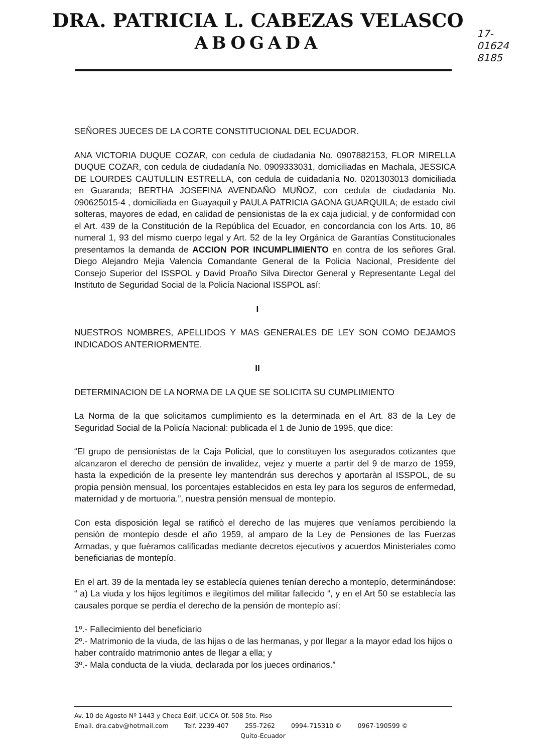DRA. PATRICIA L. CABEZAS VELASCO
ABOGADA
17-
01624
8185
SEÑORES JUECES DE LA CORTE CONSTITUCIONAL DEL ECUADOR.
ANA VICTORIA DUQUE COZAR, con cedula de ciudadanìa No. 0907882153, FLOR MIRELLA DUQUE COZAR, con cedula de ciudadanía No. 0909333031, domiciliadas en Machala, JESSICA DE LOURDES CAUTULLIN ESTRELLA, con cedula de cuidadanìa No. 0201303013 domiciliada en Guaranda; BERTHA JOSEFINA AVENDAÑO MUÑOZ, con cedula de ciudadanía No. 090625015-4 , domiciliada en Guayaquil y PAULA PATRICIA GAONA GUARQUILA; de estado civil solteras, mayores de edad, en calidad de pensionistas de la ex caja judicial, y de conformidad con el Art. 439 de la Constitución de la República del Ecuador, en concordancia con los Arts. 10, 86 numeral 1, 93 del mismo cuerpo legal y Art. 52 de la ley Orgánica de Garantías Constitucionales presentamos la demanda de ACCION POR INCUMPLIMIENTO en contra de los señores Gral. Diego Alejandro Mejia Valencia Comandante General de la Policia Nacional, Presidente del Consejo Superior del ISSPOL y David Proaño Silva Director General y Representante Legal del Instituto de Seguridad Social de la Policía Nacional ISSPOL así:
I
NUESTROS NOMBRES, APELLIDOS Y MAS GENERALES DE LEY SON COMO DEJAMOS INDICADOS ANTERIORMENTE.
II
DETERMINACION DE LA NORMA DE LA QUE SE SOLICITA SU CUMPLIMIENTO
La Norma de la que solicitamos cumplimiento es la determinada en el Art. 83 de la Ley de Seguridad Social de la Policía Nacional: publicada el 1 de Junio de 1995, que dice:
“El grupo de pensionistas de la Caja Policial, que lo constituyen los asegurados cotizantes que alcanzaron el derecho de pensiòn de invalidez, vejez y muerte a partir del 9 de marzo de 1959, hasta la expedición de la presente ley mantendrán sus derechos y aportaràn al ISSPOL, de su propia pensiòn mensual, los porcentajes establecidos en esta ley para los seguros de enfermedad, maternidad y de mortuoria.”, nuestra pensión mensual de montepío.
Con esta disposición legal se ratificò el derecho de las mujeres que veníamos percibiendo la pensiòn de montepío desde el año 1959, al amparo de la Ley de Pensiones de las Fuerzas Armadas, y que fuèramos calificadas mediante decretos ejecutivos y acuerdos Ministeriales como beneficiarias de montepío.
En el art. 39 de la mentada ley se establecía quienes tenían derecho a montepío, determinándose: “ a) La viuda y los hijos legítimos e ilegítimos del militar fallecido “, y en el Art 50 se establecía las causales porque se perdía el derecho de la pensión de montepío así:
1º.- Fallecimiento del beneficiario
2º.- Matrimonio de la viuda, de las hijas o de las hermanas, y por llegar a la mayor edad los hijos o haber contraído matrimonio antes de llegar a ella; y
3º.- Mala conducta de la viuda, declarada por los jueces ordinarios.”
Av. 10 de Agosto Nº 1443 y Checa Edif. UCICA Of. 508 5to. Piso
Email. dra.cabv@hotmail.com Telf. 2239-407 255-7262 0994-715310 © 0967-190599 ©
Quito-Ecuador